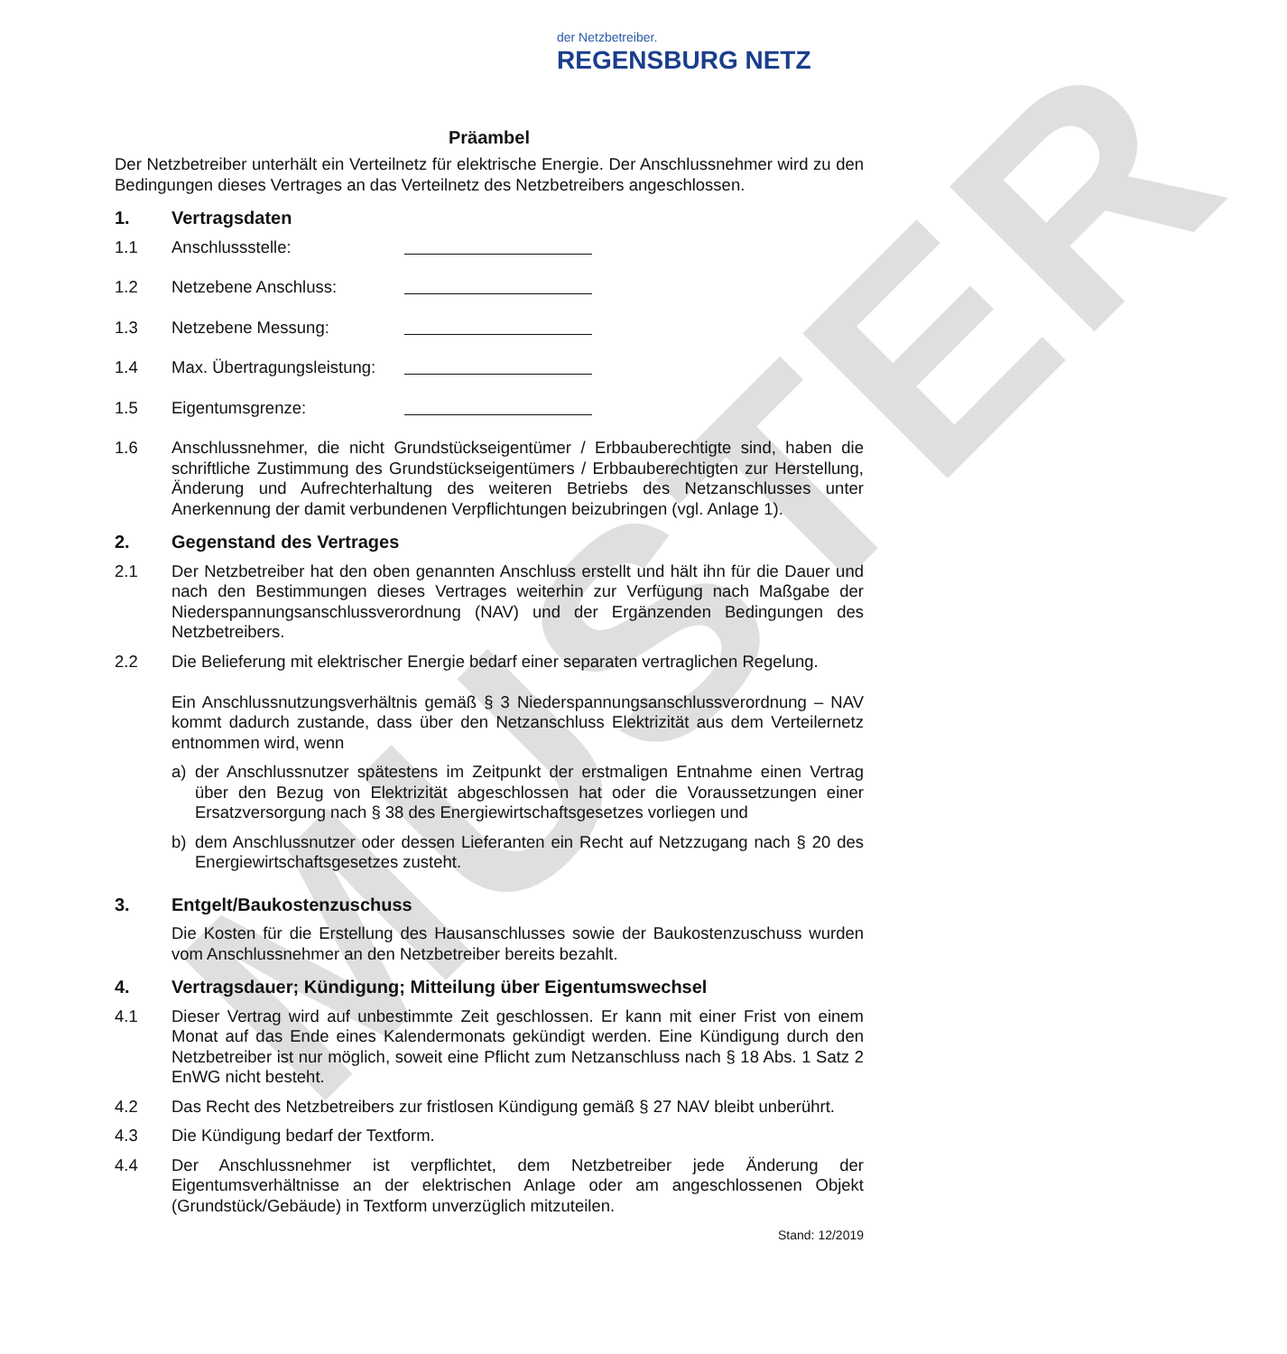MUSTER
der Netzbetreiber.
REGENSBURG NETZ
Präambel
Der Netzbetreiber unterhält ein Verteilnetz für elektrische Energie. Der Anschlussnehmer wird zu den Bedingungen dieses Vertrages an das Verteilnetz des Netzbetreibers angeschlossen.
1. Vertragsdaten
1.1 Anschlussstelle:
1.2 Netzebene Anschluss:
1.3 Netzebene Messung:
1.4 Max. Übertragungsleistung:
1.5 Eigentumsgrenze:
1.6 Anschlussnehmer, die nicht Grundstückseigentümer / Erbbauberechtigte sind, haben die schriftliche Zustimmung des Grundstückseigentümers / Erbbauberechtigten zur Herstellung, Änderung und Aufrechterhaltung des weiteren Betriebs des Netzanschlusses unter Anerkennung der damit verbundenen Verpflichtungen beizubringen (vgl. Anlage 1).
2. Gegenstand des Vertrages
2.1 Der Netzbetreiber hat den oben genannten Anschluss erstellt und hält ihn für die Dauer und nach den Bestimmungen dieses Vertrages weiterhin zur Verfügung nach Maßgabe der Niederspannungsanschlussverordnung (NAV) und der Ergänzenden Bedingungen des Netzbetreibers.
2.2 Die Belieferung mit elektrischer Energie bedarf einer separaten vertraglichen Regelung.
Ein Anschlussnutzungsverhältnis gemäß § 3 Niederspannungsanschlussverordnung – NAV kommt dadurch zustande, dass über den Netzanschluss Elektrizität aus dem Verteilernetz entnommen wird, wenn
a) der Anschlussnutzer spätestens im Zeitpunkt der erstmaligen Entnahme einen Vertrag über den Bezug von Elektrizität abgeschlossen hat oder die Voraussetzungen einer Ersatzversorgung nach § 38 des Energiewirtschaftsgesetzes vorliegen und
b) dem Anschlussnutzer oder dessen Lieferanten ein Recht auf Netzzugang nach § 20 des Energiewirtschaftsgesetzes zusteht.
3. Entgelt/Baukostenzuschuss
Die Kosten für die Erstellung des Hausanschlusses sowie der Baukostenzuschuss wurden vom Anschlussnehmer an den Netzbetreiber bereits bezahlt.
4. Vertragsdauer; Kündigung; Mitteilung über Eigentumswechsel
4.1 Dieser Vertrag wird auf unbestimmte Zeit geschlossen. Er kann mit einer Frist von einem Monat auf das Ende eines Kalendermonats gekündigt werden. Eine Kündigung durch den Netzbetreiber ist nur möglich, soweit eine Pflicht zum Netzanschluss nach § 18 Abs. 1 Satz 2 EnWG nicht besteht.
4.2 Das Recht des Netzbetreibers zur fristlosen Kündigung gemäß § 27 NAV bleibt unberührt.
4.3 Die Kündigung bedarf der Textform.
4.4 Der Anschlussnehmer ist verpflichtet, dem Netzbetreiber jede Änderung der Eigentumsverhältnisse an der elektrischen Anlage oder am angeschlossenen Objekt (Grundstück/Gebäude) in Textform unverzüglich mitzuteilen.
Stand: 12/2019